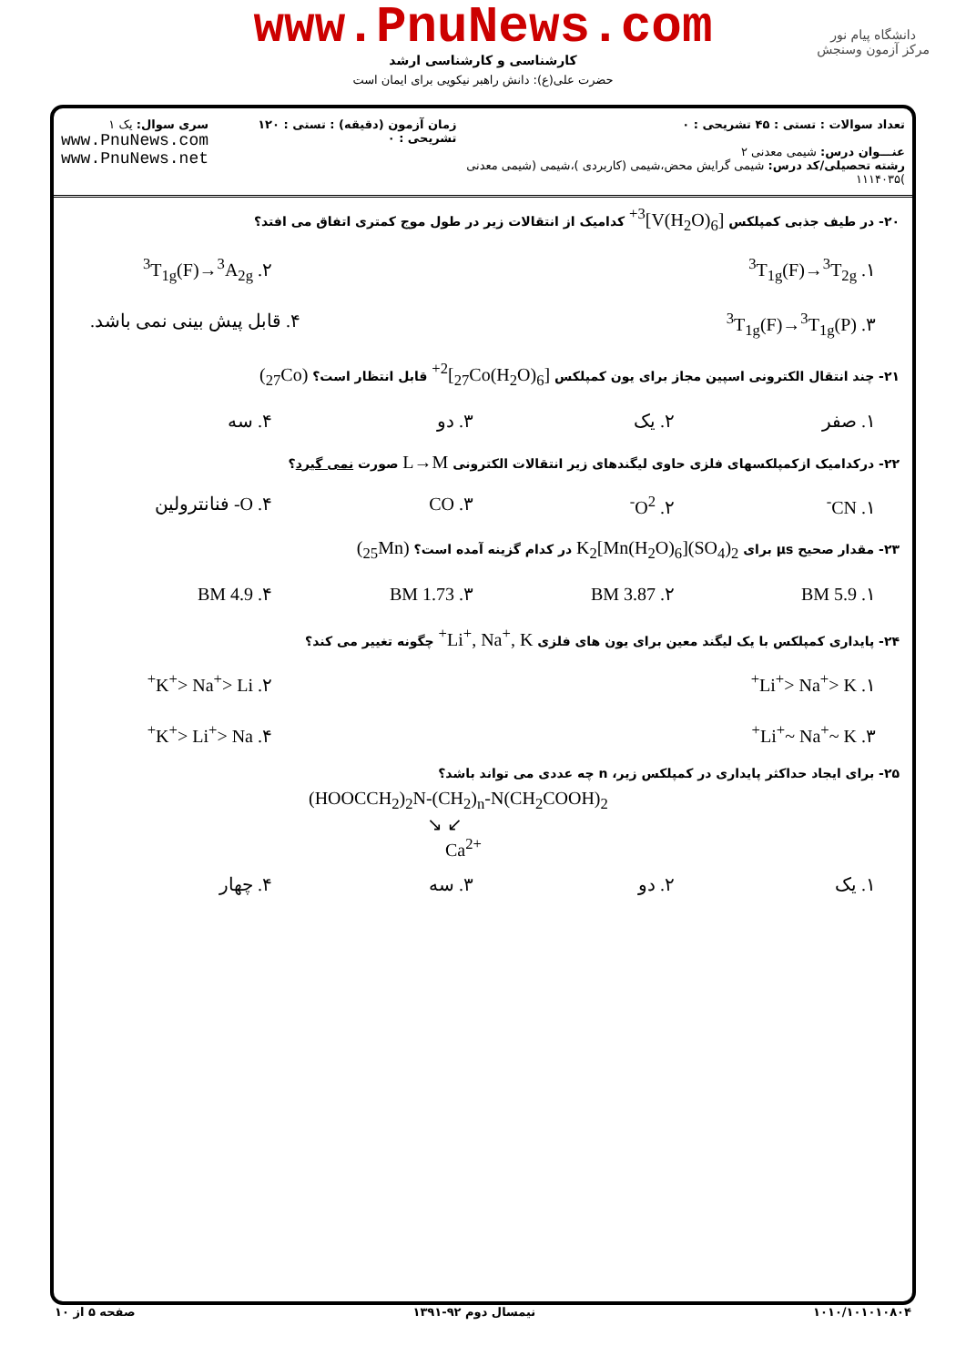دانشگاه پیام نور
مرکز آزمون وسنجش
www.PnuNews.com
کارشناسی و کارشناسی ارشد
حضرت علی(ع): دانش راهبر نیکویی برای ایمان است
تعداد سوالات : تستی : ۴۵ تشریحی : ۰
عنـــوان درس: شیمی معدنی ۲
رشته تحصیلی/کد درس: شیمی گرایش محض،شیمی (کاربردی )،شیمی (شیمی معدنی )۱۱۱۴۰۳۵
زمان آزمون (دقیقه) : تستی : ۱۲۰ تشریحی : ۰
سری سوال: یک ۱
www.PnuNews.com
www.PnuNews.net
۲۰- در طیف جذبی کمپلکس [V(H<sub>2</sub>O)<sub>6</sub>]<sup>3+</sup> کدامیک از انتقالات زیر در طول موج کمتری اتفاق می افتد؟
۱. <sup>3</sup>T<sub>1g</sub>(F)→<sup>3</sup>T<sub>2g</sub> ۲. <sup>3</sup>T<sub>1g</sub>(F)→<sup>3</sup>A<sub>2g</sub>
۳. <sup>3</sup>T<sub>1g</sub>(F)→<sup>3</sup>T<sub>1g</sub>(P) ۴. قابل پیش بینی نمی باشد.
۲۱- چند انتقال الکترونی اسپین مجاز برای یون کمپلکس [<sub>27</sub>Co(H<sub>2</sub>O)<sub>6</sub>]<sup>2+</sup> قابل انتظار است؟ (<sub>27</sub>Co)
۱. صفر ۲. یک ۳. دو ۴. سه
۲۲- درکدامیک ازکمپلکسهای فلزی حاوی لیگندهای زیر انتقالات الکترونی L→M صورت نمی گیرد؟
۱. CN<sup>-</sup> ۲. O<sup>2-</sup> ۳. CO ۴. O- فنانترولین
۲۳- مقدار صحیح μs برای K<sub>2</sub>[Mn(H<sub>2</sub>O)<sub>6</sub>](SO<sub>4</sub>)<sub>2</sub> در کدام گزینه آمده است؟ (<sub>25</sub>Mn)
۱. BM 5.9 ۲. BM 3.87 ۳. BM 1.73 ۴. BM 4.9
۲۴- پایداری کمپلکس با یک لیگند معین برای یون های فلزی Li<sup>+</sup>, Na<sup>+</sup>, K<sup>+</sup> چگونه تغییر می کند؟
۱. Li<sup>+</sup>> Na<sup>+</sup>> K<sup>+</sup> ۲. K<sup>+</sup>> Na<sup>+</sup>> Li<sup>+</sup>
۳. Li<sup>+</sup>~ Na<sup>+</sup>~ K<sup>+</sup> ۴. K<sup>+</sup>> Li<sup>+</sup>> Na<sup>+</sup>
۲۵- برای ایجاد حداکثر پایداری در کمپلکس زیر، n چه عددی می تواند باشد؟
(HOOCCH<sub>2</sub>)<sub>2</sub>N-(CH<sub>2</sub>)<sub>n</sub>-N(CH<sub>2</sub>COOH)<sub>2</sub>
↘ ↙
Ca<sup>2+</sup>
۱. یک ۲. دو ۳. سه ۴. چهار
۱۰۱۰/۱۰۱۰۱۰۸۰۴ نیمسال دوم ۹۲-۱۳۹۱ صفحه ۵ از ۱۰